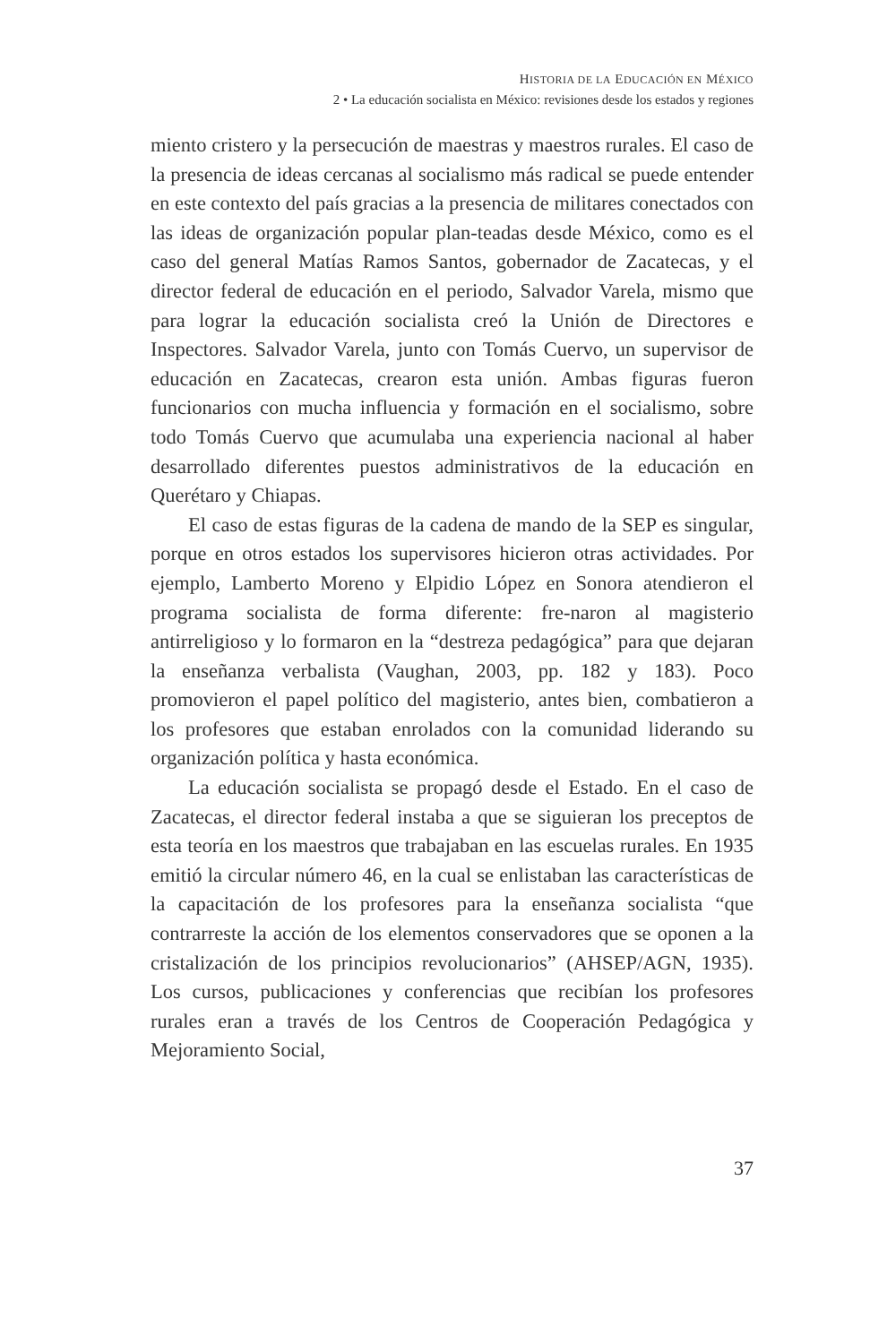HISTORIA DE LA EDUCACIÓN EN MÉXICO
2 • La educación socialista en México: revisiones desde los estados y regiones
miento cristero y la persecución de maestras y maestros rurales. El caso de la presencia de ideas cercanas al socialismo más radical se puede entender en este contexto del país gracias a la presencia de militares conectados con las ideas de organización popular plan-teadas desde México, como es el caso del general Matías Ramos Santos, gobernador de Zacatecas, y el director federal de educación en el periodo, Salvador Varela, mismo que para lograr la educación socialista creó la Unión de Directores e Inspectores. Salvador Varela, junto con Tomás Cuervo, un supervisor de educación en Zacatecas, crearon esta unión. Ambas figuras fueron funcionarios con mucha influencia y formación en el socialismo, sobre todo Tomás Cuervo que acumulaba una experiencia nacional al haber desarrollado diferentes puestos administrativos de la educación en Querétaro y Chiapas.
El caso de estas figuras de la cadena de mando de la SEP es singular, porque en otros estados los supervisores hicieron otras actividades. Por ejemplo, Lamberto Moreno y Elpidio López en Sonora atendieron el programa socialista de forma diferente: fre-naron al magisterio antirreligioso y lo formaron en la “destreza pedagógica” para que dejaran la enseñanza verbalista (Vaughan, 2003, pp. 182 y 183). Poco promovieron el papel político del magisterio, antes bien, combatieron a los profesores que estaban enrolados con la comunidad liderando su organización política y hasta económica.
La educación socialista se propagó desde el Estado. En el caso de Zacatecas, el director federal instaba a que se siguieran los preceptos de esta teoría en los maestros que trabajaban en las escuelas rurales. En 1935 emitió la circular número 46, en la cual se enlistaban las características de la capacitación de los profesores para la enseñanza socialista “que contrarreste la acción de los elementos conservadores que se oponen a la cristalización de los principios revolucionarios” (AHSEP/AGN, 1935). Los cursos, publicaciones y conferencias que recibían los profesores rurales eran a través de los Centros de Cooperación Pedagógica y Mejoramiento Social,
37